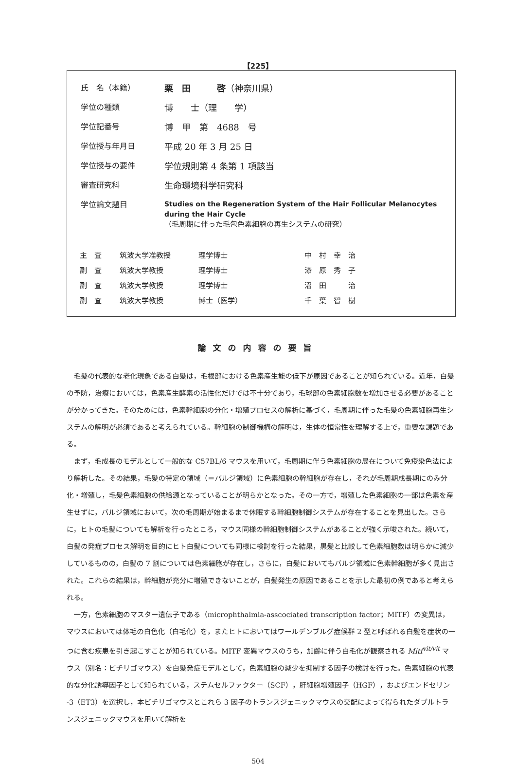【225】
| 氏 名（本籍） | 栗 田 啓 （神奈川県） |
| 学位の種類 | 博 士（理 学） |
| 学位記番号 | 博 甲 第 4688 号 |
| 学位授与年月日 | 平成 20 年 3 月 25 日 |
| 学位授与の要件 | 学位規則第 4 条第 1 項該当 |
| 審査研究科 | 生命環境科学研究科 |
| 学位論文題目 | Studies on the Regeneration System of the Hair Follicular Melanocytes during the Hair Cycle （毛周期に伴った毛包色素細胞の再生システムの研究） |
| 主 査 | 筑波大学准教授 | 理学博士 | 中 村 幸 治 |
| 副 査 | 筑波大学教授 | 理学博士 | 漆 原 秀 子 |
| 副 査 | 筑波大学教授 | 理学博士 | 沼 田 治 |
| 副 査 | 筑波大学教授 | 博士（医学） | 千 葉 智 樹 |
論文の内容の要旨
毛髪の代表的な老化現象である白髪は，毛根部における色素産生能の低下が原因であることが知られている。近年，白髪の予防，治療においては，色素産生酵素の活性化だけでは不十分であり，毛球部の色素細胞数を増加させる必要があることが分かってきた。そのためには，色素幹細胞の分化・増殖プロセスの解析に基づく，毛周期に伴った毛髪の色素細胞再生システムの解明が必須であると考えられている。幹細胞の制御機構の解明は，生体の恒常性を理解する上で，重要な課題である。
まず，毛成長のモデルとして一般的な C57BL/6 マウスを用いて，毛周期に伴う色素細胞の局在について免疫染色法により解析した。その結果，毛髪の特定の領域（＝バルジ領域）に色素細胞の幹細胞が存在し，それが毛周期成長期にのみ分化・増殖し，毛髪色素細胞の供給源となっていることが明らかとなった。その一方で，増殖した色素細胞の一部は色素を産生せずに，バルジ領域において，次の毛周期が始まるまで休眠する幹細胞制御システムが存在することを見出した。さらに，ヒトの毛髪についても解析を行ったところ，マウス同様の幹細胞制御システムがあることが強く示唆された。続いて，白髪の発症プロセス解明を目的にヒト白髪についても同様に検討を行った結果，黒髪と比較して色素細胞数は明らかに減少しているものの，白髪の 7 割については色素細胞が存在し，さらに，白髪においてもバルジ領域に色素幹細胞が多く見出された。これらの結果は，幹細胞が充分に増殖できないことが，白髪発生の原因であることを示した最初の例であると考えられる。
一方，色素細胞のマスター遺伝子である（microphthalmia-asscociated transcription factor；MITF）の変異は，マウスにおいては体毛の白色化（白毛化）を，またヒトにおいてはワールデンブルグ症候群 2 型と呼ばれる白髪を症状の一つに含む疾患を引き起こすことが知られている。MITF 変異マウスのうち，加齢に伴う白毛化が観察される Mitf<sup>vit/vit</sup> マウス（別名：ビチリゴマウス）を白髪発症モデルとして，色素細胞の減少を抑制する因子の検討を行った。色素細胞の代表的な分化誘導因子として知られている，ステムセルファクター（SCF），肝細胞増殖因子（HGF），およびエンドセリン -3（ET3）を選択し，本ビチリゴマウスとこれら 3 因子のトランスジェニックマウスの交配によって得られたダブルトランスジェニックマウスを用いて解析を
504